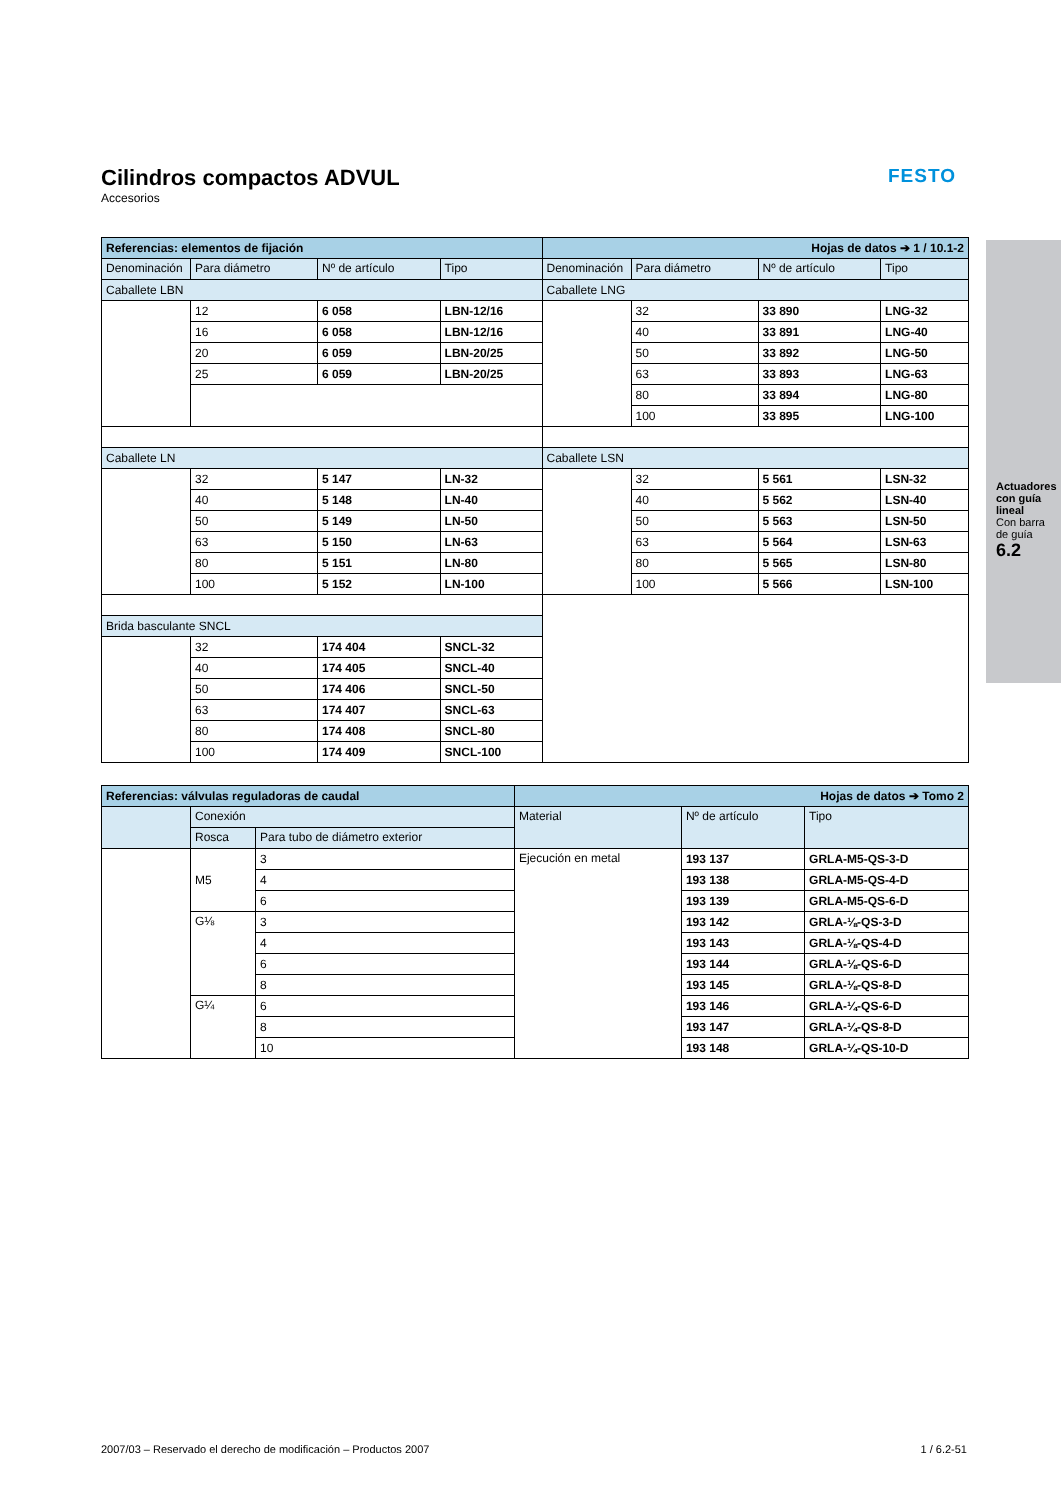Cilindros compactos ADVUL
Accesorios
FESTO
Actuadores con guía lineal
Con barra de guía
6.2
| Referencias: elementos de fijación | | | | Hojas de datos ➔ 1 / 10.1-2 | | | |
| --- | --- | --- | --- | --- | --- | --- | --- |
| Denominación | Para diámetro | Nº de artículo | Tipo | Denominación | Para diámetro | Nº de artículo | Tipo |
| Caballete LBN | | | | Caballete LNG | | | |
| | 12 | 6 058 | LBN-12/16 | | 32 | 33 890 | LNG-32 |
| | 16 | 6 058 | LBN-12/16 | | 40 | 33 891 | LNG-40 |
| | 20 | 6 059 | LBN-20/25 | | 50 | 33 892 | LNG-50 |
| | 25 | 6 059 | LBN-20/25 | | 63 | 33 893 | LNG-63 |
| | | | | | 80 | 33 894 | LNG-80 |
| | | | | | 100 | 33 895 | LNG-100 |
| Caballete LN | | | | Caballete LSN | | | |
| | 32 | 5 147 | LN-32 | | 32 | 5 561 | LSN-32 |
| | 40 | 5 148 | LN-40 | | 40 | 5 562 | LSN-40 |
| | 50 | 5 149 | LN-50 | | 50 | 5 563 | LSN-50 |
| | 63 | 5 150 | LN-63 | | 63 | 5 564 | LSN-63 |
| | 80 | 5 151 | LN-80 | | 80 | 5 565 | LSN-80 |
| | 100 | 5 152 | LN-100 | | 100 | 5 566 | LSN-100 |
| Brida basculante SNCL | | | | | | | |
| | 32 | 174 404 | SNCL-32 | | | | |
| | 40 | 174 405 | SNCL-40 | | | | |
| | 50 | 174 406 | SNCL-50 | | | | |
| | 63 | 174 407 | SNCL-63 | | | | |
| | 80 | 174 408 | SNCL-80 | | | | |
| | 100 | 174 409 | SNCL-100 | | | | |
| Referencias: válvulas reguladoras de caudal | | | Hojas de datos ➔ Tomo 2 | | |
| --- | --- | --- | --- | --- | --- |
| | Conexión | | Material | Nº de artículo | Tipo |
| | Rosca | Para tubo de diámetro exterior | | | |
| | M5 | 3 | Ejecución en metal | 193 137 | GRLA-M5-QS-3-D |
| | | 4 | | 193 138 | GRLA-M5-QS-4-D |
| | | 6 | | 193 139 | GRLA-M5-QS-6-D |
| | G⅛ | 3 | | 193 142 | GRLA-⅛-QS-3-D |
| | | 4 | | 193 143 | GRLA-⅛-QS-4-D |
| | | 6 | | 193 144 | GRLA-⅛-QS-6-D |
| | | 8 | | 193 145 | GRLA-⅛-QS-8-D |
| | G¼ | 6 | | 193 146 | GRLA-¼-QS-6-D |
| | | 8 | | 193 147 | GRLA-¼-QS-8-D |
| | | 10 | | 193 148 | GRLA-¼-QS-10-D |
2007/03 – Reservado el derecho de modificación – Productos 2007 1 / 6.2-51